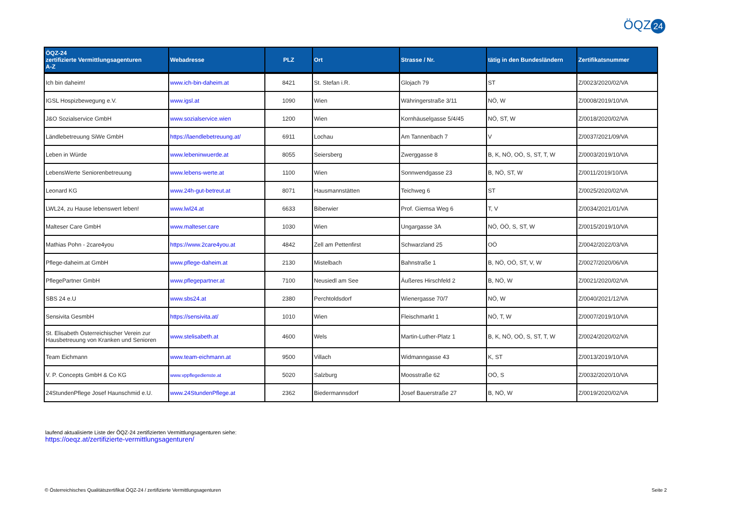ÖQZ 24
| ÖQZ-24 zertifizierte Vermittlungsagenturen A-Z | Webadresse | PLZ | Ort | Strasse / Nr. | tätig in den Bundesländern | Zertifikatsnummer |
| --- | --- | --- | --- | --- | --- | --- |
| Ich bin daheim! | www.ich-bin-daheim.at | 8421 | St. Stefan i.R. | Glojach 79 | ST | Z/0023/2020/02/VA |
| IGSL Hospizbewegung e.V. | www.igsl.at | 1090 | Wien | Währingerstraße 3/11 | NÖ, W | Z/0008/2019/10/VA |
| J&O Sozialservice GmbH | www.sozialservice.wien | 1200 | Wien | Kornhäuselgasse 5/4/45 | NÖ, ST, W | Z/0018/2020/02/VA |
| Ländlebetreuung SiWe GmbH | https://laendlebetreuung.at/ | 6911 | Lochau | Am Tannenbach 7 | V | Z/0037/2021/09/VA |
| Leben in Würde | www.lebeninwuerde.at | 8055 | Seiersberg | Zwerggasse 8 | B, K, NÖ, OÖ, S, ST, T, W | Z/0003/2019/10/VA |
| LebensWerte Seniorenbetreuung | www.lebens-werte.at | 1100 | Wien | Sonnwendgasse 23 | B, NÖ, ST, W | Z/0011/2019/10/VA |
| Leonard KG | www.24h-gut-betreut.at | 8071 | Hausmannstätten | Teichweg 6 | ST | Z/0025/2020/02/VA |
| LWL24, zu Hause lebenswert leben! | www.lwl24.at | 6633 | Biberwier | Prof. Giemsa Weg 6 | T, V | Z/0034/2021/01/VA |
| Malteser Care GmbH | www.malteser.care | 1030 | Wien | Ungargasse 3A | NÖ, ÖÖ, S, ST, W | Z/0015/2019/10/VA |
| Mathias Pohn - 2care4you | https://www.2care4you.at | 4842 | Zell am Pettenfirst | Schwarzland 25 | OÖ | Z/0042/2022/03/VA |
| Pflege-daheim.at GmbH | www.pflege-daheim.at | 2130 | Mistelbach | Bahnstraße 1 | B, NÖ, OÖ, ST, V, W | Z/0027/2020/06/VA |
| PflegePartner GmbH | www.pflegepartner.at | 7100 | Neusiedl am See | Äußeres Hirschfeld 2 | B, NÖ, W | Z/0021/2020/02/VA |
| SBS 24 e.U | www.sbs24.at | 2380 | Perchtoldsdorf | Wienergasse 70/7 | NÖ, W | Z/0040/2021/12/VA |
| Sensivita GesmbH | https://sensivita.at/ | 1010 | Wien | Fleischmarkt 1 | NÖ, T, W | Z/0007/2019/10/VA |
| St. Elisabeth Österreichischer Verein zur Hausbetreuung von Kranken und Senioren | www.stelisabeth.at | 4600 | Wels | Martin-Luther-Platz 1 | B, K, NÖ, OÖ, S, ST, T, W | Z/0024/2020/02/VA |
| Team Eichmann | www.team-eichmann.at | 9500 | Villach | Widmanngasse 43 | K, ST | Z/0013/2019/10/VA |
| V. P. Concepts GmbH & Co KG | www.vppflegedienste.at | 5020 | Salzburg | Moosstraße 62 | OÖ, S | Z/0032/2020/10/VA |
| 24StundenPflege Josef Haunschmid e.U. | www.24StundenPflege.at | 2362 | Biedermannsdorf | Josef Bauerstraße 27 | B, NÖ, W | Z/0019/2020/02/VA |
laufend aktualisierte Liste der ÖQZ-24 zertifizierten Vermittlungsagenturen siehe:
https://oeqz.at/zertifizierte-vermittlungsagenturen/
© Österreichisches Qualitätszertifikat ÖQZ-24 / zertifizierte Vermittlungsagenturen Seite 2